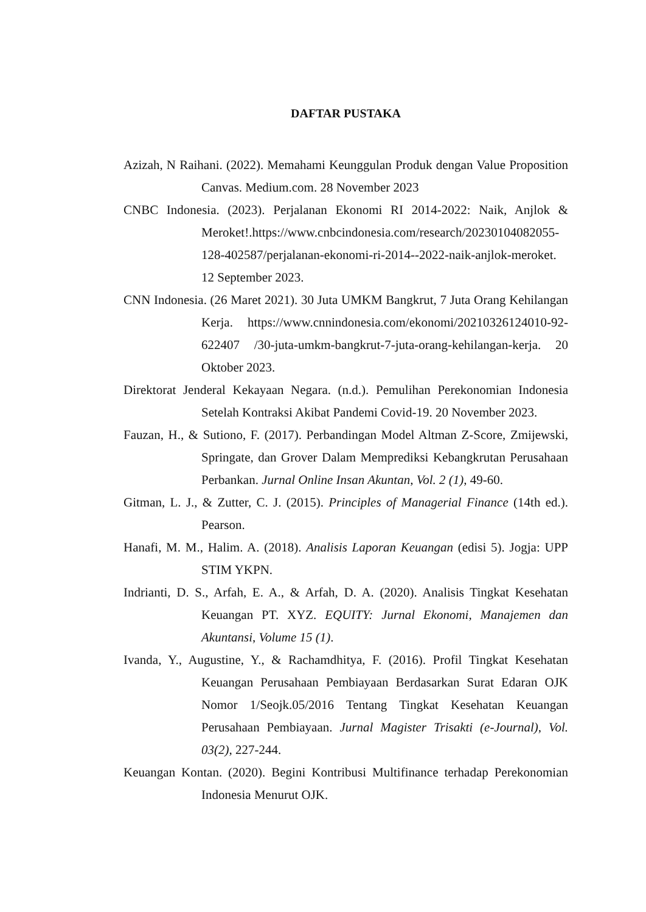DAFTAR PUSTAKA
Azizah, N Raihani. (2022). Memahami Keunggulan Produk dengan Value Proposition Canvas. Medium.com. 28 November 2023
CNBC Indonesia. (2023). Perjalanan Ekonomi RI 2014-2022: Naik, Anjlok & Meroket!.https://www.cnbcindonesia.com/research/20230104082055-128-402587/perjalanan-ekonomi-ri-2014--2022-naik-anjlok-meroket. 12 September 2023.
CNN Indonesia. (26 Maret 2021). 30 Juta UMKM Bangkrut, 7 Juta Orang Kehilangan Kerja. https://www.cnnindonesia.com/ekonomi/20210326124010-92-622407 /30-juta-umkm-bangkrut-7-juta-orang-kehilangan-kerja. 20 Oktober 2023.
Direktorat Jenderal Kekayaan Negara. (n.d.). Pemulihan Perekonomian Indonesia Setelah Kontraksi Akibat Pandemi Covid-19. 20 November 2023.
Fauzan, H., & Sutiono, F. (2017). Perbandingan Model Altman Z-Score, Zmijewski, Springate, dan Grover Dalam Memprediksi Kebangkrutan Perusahaan Perbankan. Jurnal Online Insan Akuntan, Vol. 2 (1), 49-60.
Gitman, L. J., & Zutter, C. J. (2015). Principles of Managerial Finance (14th ed.). Pearson.
Hanafi, M. M., Halim. A. (2018). Analisis Laporan Keuangan (edisi 5). Jogja: UPP STIM YKPN.
Indrianti, D. S., Arfah, E. A., & Arfah, D. A. (2020). Analisis Tingkat Kesehatan Keuangan PT. XYZ. EQUITY: Jurnal Ekonomi, Manajemen dan Akuntansi, Volume 15 (1).
Ivanda, Y., Augustine, Y., & Rachamdhitya, F. (2016). Profil Tingkat Kesehatan Keuangan Perusahaan Pembiayaan Berdasarkan Surat Edaran OJK Nomor 1/Seojk.05/2016 Tentang Tingkat Kesehatan Keuangan Perusahaan Pembiayaan. Jurnal Magister Trisakti (e-Journal), Vol. 03(2), 227-244.
Keuangan Kontan. (2020). Begini Kontribusi Multifinance terhadap Perekonomian Indonesia Menurut OJK.